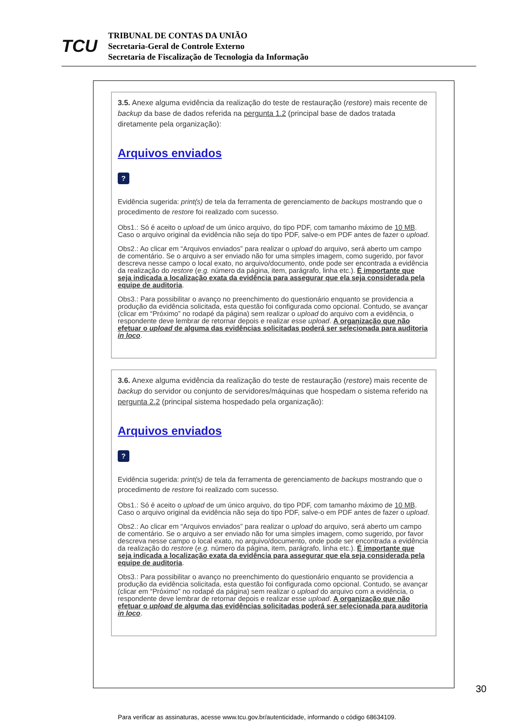TCU
TRIBUNAL DE CONTAS DA UNIÃO
Secretaria-Geral de Controle Externo
Secretaria de Fiscalização de Tecnologia da Informação
3.5. Anexe alguma evidência da realização do teste de restauração (restore) mais recente de backup da base de dados referida na pergunta 1.2 (principal base de dados tratada diretamente pela organização):
Arquivos enviados
?
Evidência sugerida: print(s) de tela da ferramenta de gerenciamento de backups mostrando que o procedimento de restore foi realizado com sucesso.
Obs1.: Só é aceito o upload de um único arquivo, do tipo PDF, com tamanho máximo de 10 MB. Caso o arquivo original da evidência não seja do tipo PDF, salve-o em PDF antes de fazer o upload.
Obs2.: Ao clicar em “Arquivos enviados” para realizar o upload do arquivo, será aberto um campo de comentário. Se o arquivo a ser enviado não for uma simples imagem, como sugerido, por favor descreva nesse campo o local exato, no arquivo/documento, onde pode ser encontrada a evidência da realização do restore (e.g. número da página, item, parágrafo, linha etc.). É importante que seja indicada a localização exata da evidência para assegurar que ela seja considerada pela equipe de auditoria.
Obs3.: Para possibilitar o avanço no preenchimento do questionário enquanto se providencia a produção da evidência solicitada, esta questão foi configurada como opcional. Contudo, se avançar (clicar em “Próximo” no rodapé da página) sem realizar o upload do arquivo com a evidência, o respondente deve lembrar de retornar depois e realizar esse upload. A organização que não efetuar o upload de alguma das evidências solicitadas poderá ser selecionada para auditoria in loco.
3.6. Anexe alguma evidência da realização do teste de restauração (restore) mais recente de backup do servidor ou conjunto de servidores/máquinas que hospedam o sistema referido na pergunta 2.2 (principal sistema hospedado pela organização):
Arquivos enviados
?
Evidência sugerida: print(s) de tela da ferramenta de gerenciamento de backups mostrando que o procedimento de restore foi realizado com sucesso.
Obs1.: Só é aceito o upload de um único arquivo, do tipo PDF, com tamanho máximo de 10 MB. Caso o arquivo original da evidência não seja do tipo PDF, salve-o em PDF antes de fazer o upload.
Obs2.: Ao clicar em “Arquivos enviados” para realizar o upload do arquivo, será aberto um campo de comentário. Se o arquivo a ser enviado não for uma simples imagem, como sugerido, por favor descreva nesse campo o local exato, no arquivo/documento, onde pode ser encontrada a evidência da realização do restore (e.g. número da página, item, parágrafo, linha etc.). É importante que seja indicada a localização exata da evidência para assegurar que ela seja considerada pela equipe de auditoria.
Obs3.: Para possibilitar o avanço no preenchimento do questionário enquanto se providencia a produção da evidência solicitada, esta questão foi configurada como opcional. Contudo, se avançar (clicar em “Próximo” no rodapé da página) sem realizar o upload do arquivo com a evidência, o respondente deve lembrar de retornar depois e realizar esse upload. A organização que não efetuar o upload de alguma das evidências solicitadas poderá ser selecionada para auditoria in loco.
30
Para verificar as assinaturas, acesse www.tcu.gov.br/autenticidade, informando o código 68634109.